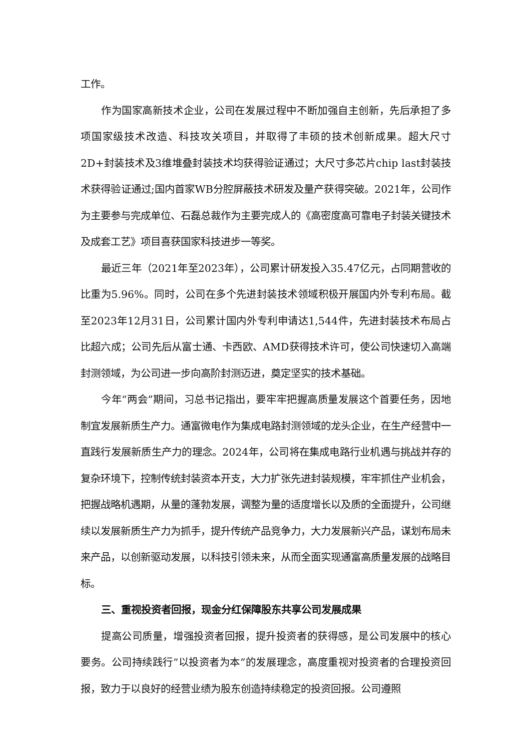工作。
作为国家高新技术企业，公司在发展过程中不断加强自主创新，先后承担了多项国家级技术改造、科技攻关项目，并取得了丰硕的技术创新成果。超大尺寸2D+封装技术及3维堆叠封装技术均获得验证通过；大尺寸多芯片chip last封装技术获得验证通过;国内首家WB分腔屏蔽技术研发及量产获得突破。2021年，公司作为主要参与完成单位、石磊总裁作为主要完成人的《高密度高可靠电子封装关键技术及成套工艺》项目喜获国家科技进步一等奖。
最近三年（2021年至2023年），公司累计研发投入35.47亿元，占同期营收的比重为5.96%。同时，公司在多个先进封装技术领域积极开展国内外专利布局。截至2023年12月31日，公司累计国内外专利申请达1,544件，先进封装技术布局占比超六成；公司先后从富士通、卡西欧、AMD获得技术许可，使公司快速切入高端封测领域，为公司进一步向高阶封测迈进，奠定坚实的技术基础。
今年“两会”期间，习总书记指出，要牢牢把握高质量发展这个首要任务，因地制宜发展新质生产力。通富微电作为集成电路封测领域的龙头企业，在生产经营中一直践行发展新质生产力的理念。2024年，公司将在集成电路行业机遇与挑战并存的复杂环境下，控制传统封装资本开支，大力扩张先进封装规模，牢牢抓住产业机会，把握战略机遇期，从量的蓬勃发展，调整为量的适度增长以及质的全面提升，公司继续以发展新质生产力为抓手，提升传统产品竞争力，大力发展新兴产品，谋划布局未来产品，以创新驱动发展，以科技引领未来，从而全面实现通富高质量发展的战略目标。
三、重视投资者回报，现金分红保障股东共享公司发展成果
提高公司质量，增强投资者回报，提升投资者的获得感，是公司发展中的核心要务。公司持续践行“以投资者为本”的发展理念，高度重视对投资者的合理投资回报，致力于以良好的经营业绩为股东创造持续稳定的投资回报。公司遵照